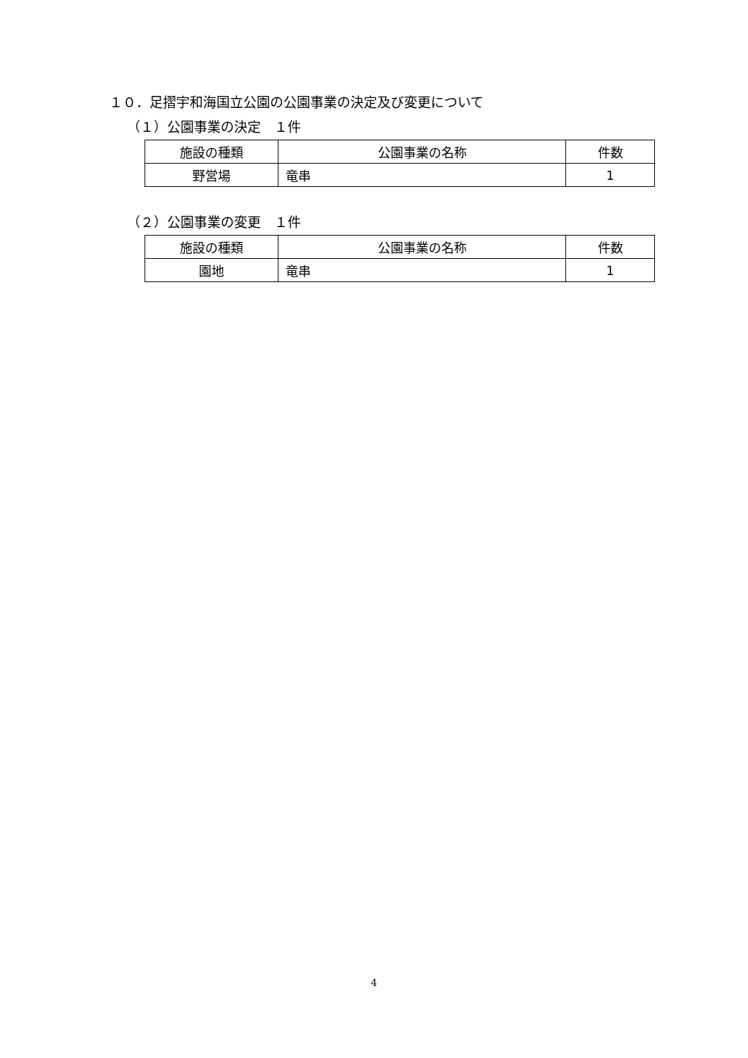１０．足摺宇和海国立公園の公園事業の決定及び変更について
（１）公園事業の決定　１件
| 施設の種類 | 公園事業の名称 | 件数 |
| --- | --- | --- |
| 野営場 | 竜串 | 1 |
（２）公園事業の変更　１件
| 施設の種類 | 公園事業の名称 | 件数 |
| --- | --- | --- |
| 園地 | 竜串 | 1 |
4